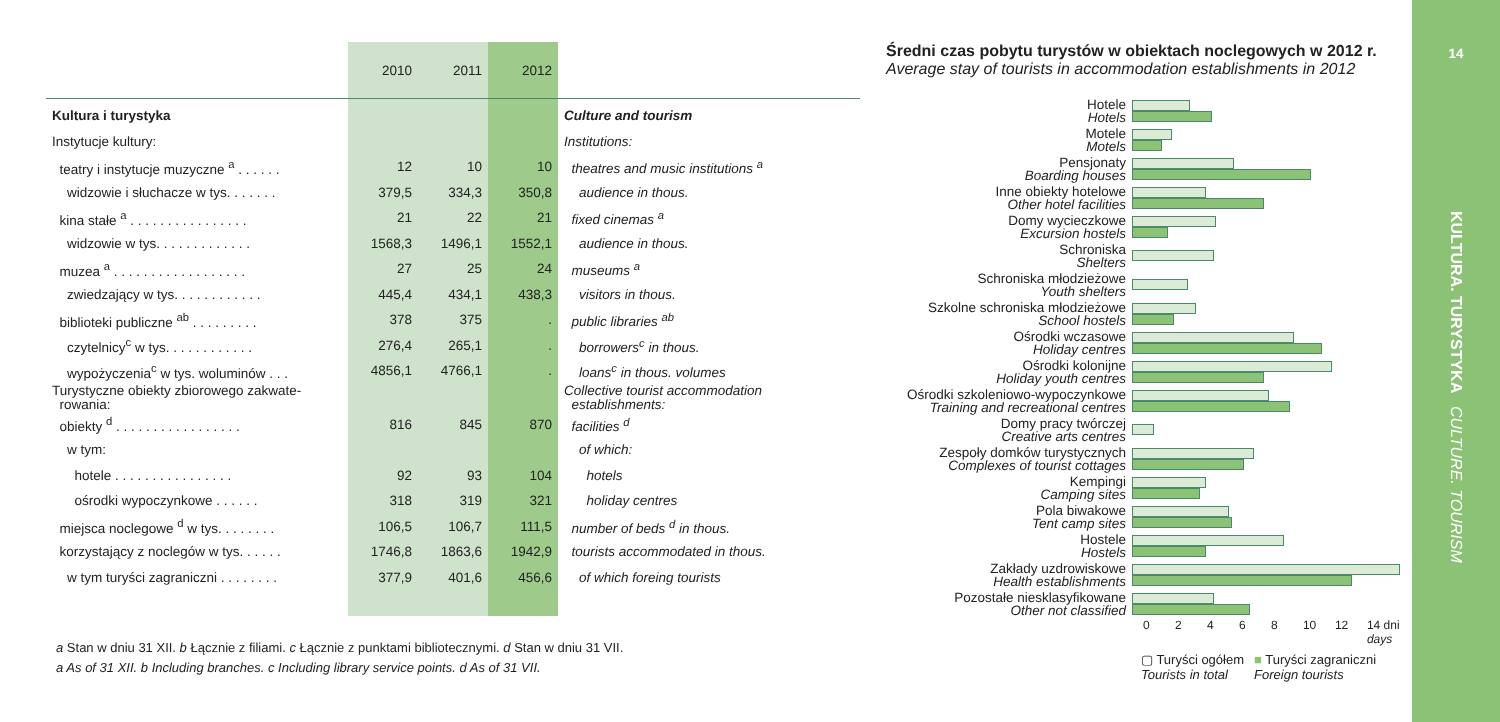| | 2010 | 2011 | 2012 | |
| --- | --- | --- | --- | --- |
| Kultura i turystyka | | | | Culture and tourism |
| Instytucje kultury: | | | | Institutions: |
| teatry i instytucje muzyczne <sup>a</sup> . . . . . . | 12 | 10 | 10 | theatres and music institutions <sup>a</sup> |
| widzowie i słuchacze w tys. . . . . . . | 379,5 | 334,3 | 350,8 | audience in thous. |
| kina stałe <sup>a</sup> . . . . . . . . . . . . . . . . | 21 | 22 | 21 | fixed cinemas <sup>a</sup> |
| widzowie w tys. . . . . . . . . . . . . | 1568,3 | 1496,1 | 1552,1 | audience in thous. |
| muzea <sup>a</sup> . . . . . . . . . . . . . . . . . . | 27 | 25 | 24 | museums <sup>a</sup> |
| zwiedzający w tys. . . . . . . . . . . . | 445,4 | 434,1 | 438,3 | visitors in thous. |
| biblioteki publiczne <sup>ab</sup> . . . . . . . . . | 378 | 375 | . | public libraries <sup>ab</sup> |
| czytelnicy<sup>c</sup> w tys. . . . . . . . . . . . | 276,4 | 265,1 | . | borrowers<sup>c</sup> in thous. |
| wypożyczenia<sup>c</sup> w tys. woluminów . . . | 4856,1 | 4766,1 | . | loans<sup>c</sup> in thous. volumes |
| Turystyczne obiekty zbiorowego zakwate- rowania: | | | | Collective tourist accommodation establishments: |
| obiekty <sup>d</sup> . . . . . . . . . . . . . . . . . | 816 | 845 | 870 | facilities <sup>d</sup> |
| w tym: | | | | of which: |
| hotele . . . . . . . . . . . . . . . . | 92 | 93 | 104 | hotels |
| ośrodki wypoczynkowe . . . . . . | 318 | 319 | 321 | holiday centres |
| miejsca noclegowe <sup>d</sup> w tys. . . . . . . . | 106,5 | 106,7 | 111,5 | number of beds <sup>d</sup> in thous. |
| korzystający z noclegów w tys. . . . . . | 1746,8 | 1863,6 | 1942,9 | tourists accommodated in thous. |
| w tym turyści zagraniczni . . . . . . . . | 377,9 | 401,6 | 456,6 | of which foreing tourists |
a Stan w dniu 31 XII. b Łącznie z filiami. c Łącznie z punktami bibliotecznymi. d Stan w dniu 31 VII.
a As of 31 XII. b Including branches. c Including library service points. d As of 31 VII.
Średni czas pobytu turystów w obiektach noclegowych w 2012 r.
Average stay of tourists in accommodation establishments in 2012
Hotele
Hotels
Motele
Motels
Pensjonaty
Boarding houses
Inne obiekty hotelowe
Other hotel facilities
Domy wycieczkowe
Excursion hostels
Schroniska
Shelters
Schroniska młodzieżowe
Youth shelters
Szkolne schroniska młodzieżowe
School hostels
Ośrodki wczasowe
Holiday centres
Ośrodki kolonijne
Holiday youth centres
Ośrodki szkoleniowo-wypoczynkowe
Training and recreational centres
Domy pracy twórczej
Creative arts centres
Zespoły domków turystycznych
Complexes of tourist cottages
Kempingi
Camping sites
Pola biwakowe
Tent camp sites
Hostele
Hostels
Zakłady uzdrowiskowe
Health establishments
Pozostałe niesklasyfikowane
Other not classified
02468 10 12 14 dni days
▢ Turyści ogółem
Tourists in total
■ Turyści zagraniczni
Foreign tourists
14
KULTURA. TURYSTYKA CULTURE. TOURISM